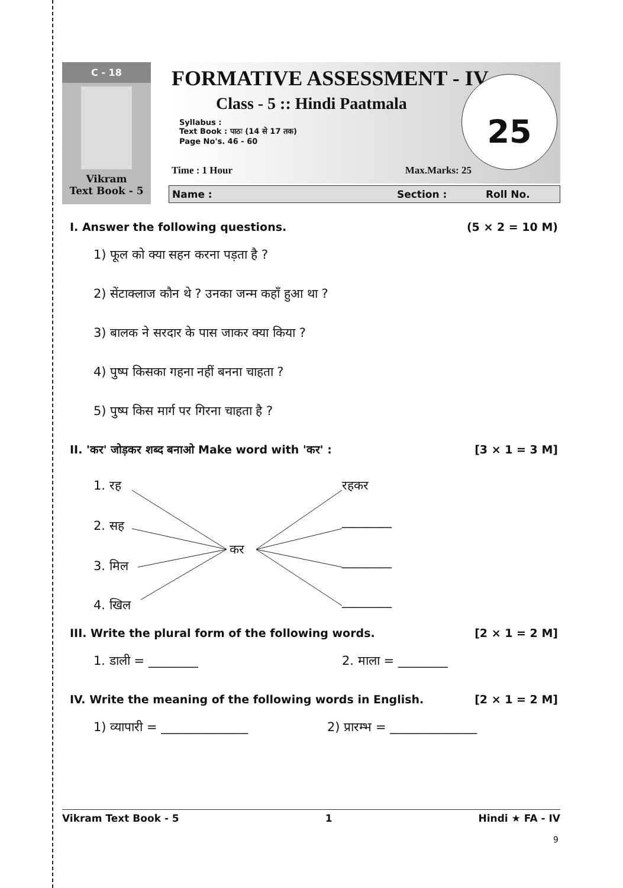C - 18
Vikram
Text Book - 5
FORMATIVE ASSESSMENT - IV
Class - 5 :: Hindi Paatmala
Syllabus :
Text Book : पाठः (14 से 17 तक)
Page No's. 46 - 60
25
Time : 1 Hour Max.Marks: 25
Name : Section : Roll No.
I. Answer the following questions. (5 × 2 = 10 M)
1) फूल को क्या सहन करना पड़ता है ?
2) सेंटाक्लाज कौन थे ? उनका जन्म कहाँ हुआ था ?
3) बालक ने सरदार के पास जाकर क्या किया ?
4) पुष्प किसका गहना नहीं बनना चाहता ?
5) पुष्प किस मार्ग पर गिरना चाहता है ?
II. 'कर' जोड़कर शब्द बनाओ Make word with 'कर' : [3 × 1 = 3 M]
1. रह
2. सह
3. मिल
4. खिल
कर
रहकर
________
________
________
III. Write the plural form of the following words. [2 × 1 = 2 M]
1. डाली = ________ 2. माला = ________
IV. Write the meaning of the following words in English. [2 × 1 = 2 M]
1) व्यापारी = ______________ 2) प्रारम्भ = ______________
Vikram Text Book - 5 1 Hindi ★ FA - IV
9